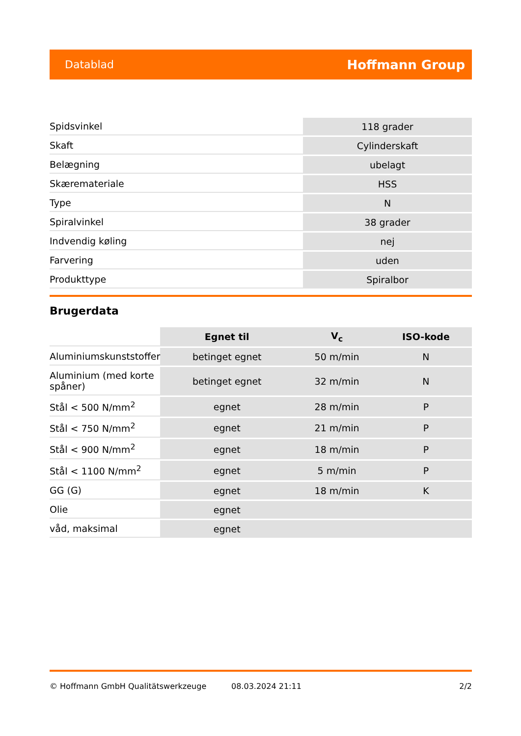Datablad Hoffmann Group
| Spidsvinkel | 118 grader |
| Skaft | Cylinderskaft |
| Belægning | ubelagt |
| Skæremateriale | HSS |
| Type | N |
| Spiralvinkel | 38 grader |
| Indvendig køling | nej |
| Farvering | uden |
| Produkttype | Spiralbor |
Brugerdata
| | Egnet til | V<sub>c</sub> | ISO-kode |
| --- | --- | --- | --- |
| Aluminiumskunststoffer | betinget egnet | 50 m/min | N |
| Aluminium (med korte spåner) | betinget egnet | 32 m/min | N |
| Stål < 500 N/mm<sup>2</sup> | egnet | 28 m/min | P |
| Stål < 750 N/mm<sup>2</sup> | egnet | 21 m/min | P |
| Stål < 900 N/mm<sup>2</sup> | egnet | 18 m/min | P |
| Stål < 1100 N/mm<sup>2</sup> | egnet | 5 m/min | P |
| GG (G) | egnet | 18 m/min | K |
| Olie | egnet | | |
| våd, maksimal | egnet | | |
© Hoffmann GmbH Qualitätswerkzeuge 08.03.2024 21:11 2/2